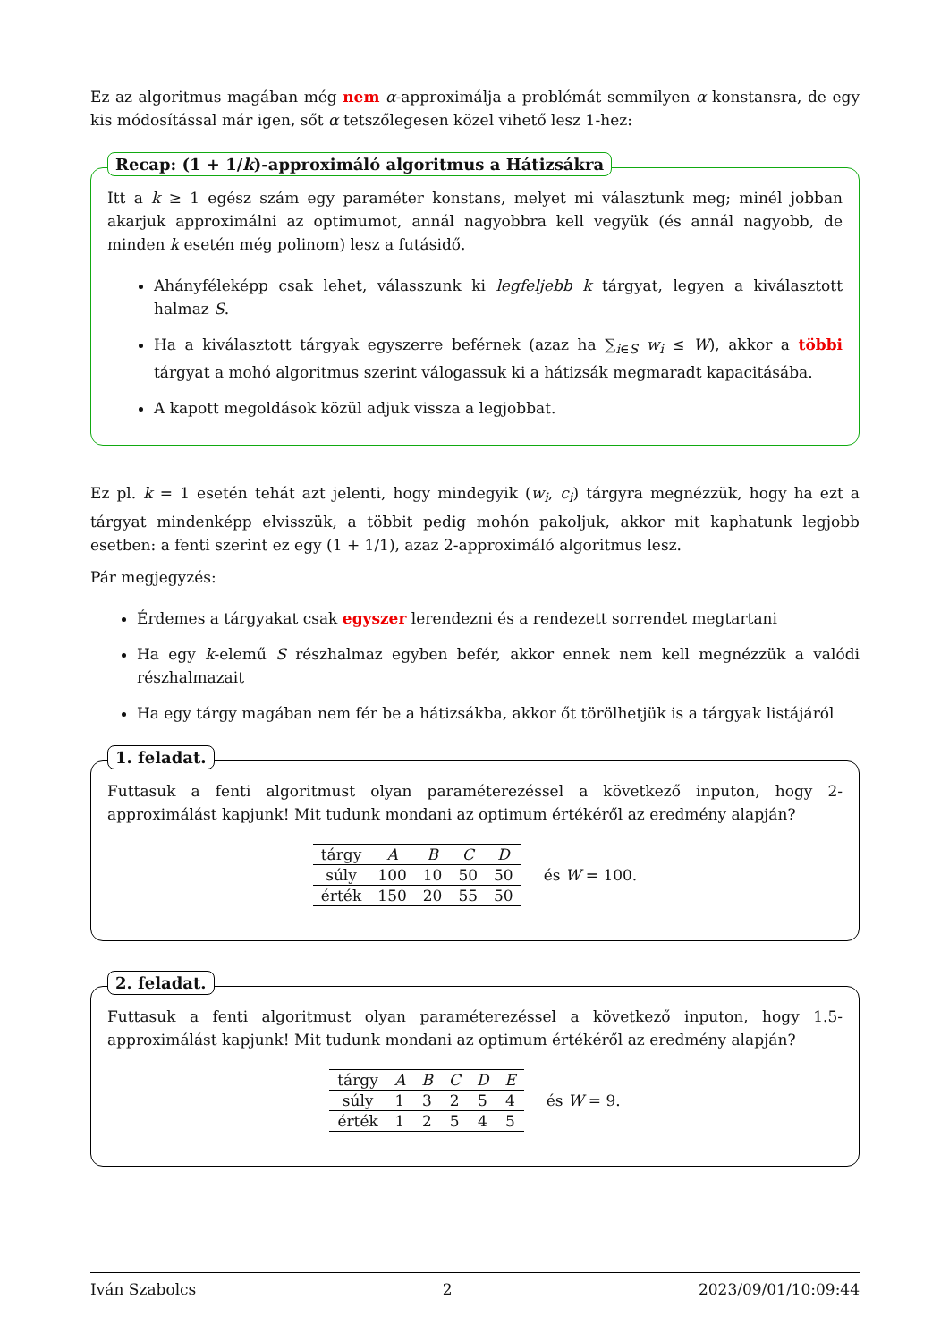Ez az algoritmus magában még nem α-approximálja a problémát semmilyen α konstansra, de egy kis módosítással már igen, sőt α tetszőlegesen közel vihető lesz 1-hez:
Recap: (1 + 1/k)-approximáló algoritmus a Hátizsákra
Itt a k ≥ 1 egész szám egy paraméter konstans, melyet mi választunk meg; minél jobban akarjuk approximálni az optimumot, annál nagyobbra kell vegyük (és annál nagyobb, de minden k esetén még polinom) lesz a futásidő.
Ahányféleképp csak lehet, válasszunk ki legfeljebb k tárgyat, legyen a kiválasztott halmaz S.
Ha a kiválasztott tárgyak egyszerre beférnek (azaz ha ∑<sub>i∈S</sub> w<sub>i</sub> ≤ W), akkor a többi tárgyat a mohó algoritmus szerint válogassuk ki a hátizsák megmaradt kapacitásába.
A kapott megoldások közül adjuk vissza a legjobbat.
Ez pl. k = 1 esetén tehát azt jelenti, hogy mindegyik (w<sub>i</sub>, c<sub>i</sub>) tárgyra megnézzük, hogy ha ezt a tárgyat mindenképp elvisszük, a többit pedig mohón pakoljuk, akkor mit kaphatunk legjobb esetben: a fenti szerint ez egy (1 + 1/1), azaz 2-approximáló algoritmus lesz.
Pár megjegyzés:
Érdemes a tárgyakat csak egyszer lerendezni és a rendezett sorrendet megtartani
Ha egy k-elemű S részhalmaz egyben befér, akkor ennek nem kell megnézzük a valódi részhalmazait
Ha egy tárgy magában nem fér be a hátizsákba, akkor őt törölhetjük is a tárgyak listájáról
1. feladat.
Futtasuk a fenti algoritmust olyan paraméterezéssel a következő inputon, hogy 2-approximálást kapjunk! Mit tudunk mondani az optimum értékéről az eredmény alapján?
| tárgy | A | B | C | D |
| --- | --- | --- | --- | --- |
| súly | 100 | 10 | 50 | 50 |
| érték | 150 | 20 | 55 | 50 |
és W = 100.
2. feladat.
Futtasuk a fenti algoritmust olyan paraméterezéssel a következő inputon, hogy 1.5-approximálást kapjunk! Mit tudunk mondani az optimum értékéről az eredmény alapján?
| tárgy | A | B | C | D | E |
| --- | --- | --- | --- | --- | --- |
| súly | 1 | 3 | 2 | 5 | 4 |
| érték | 1 | 2 | 5 | 4 | 5 |
és W = 9.
Iván Szabolcs 2 2023/09/01/10:09:44